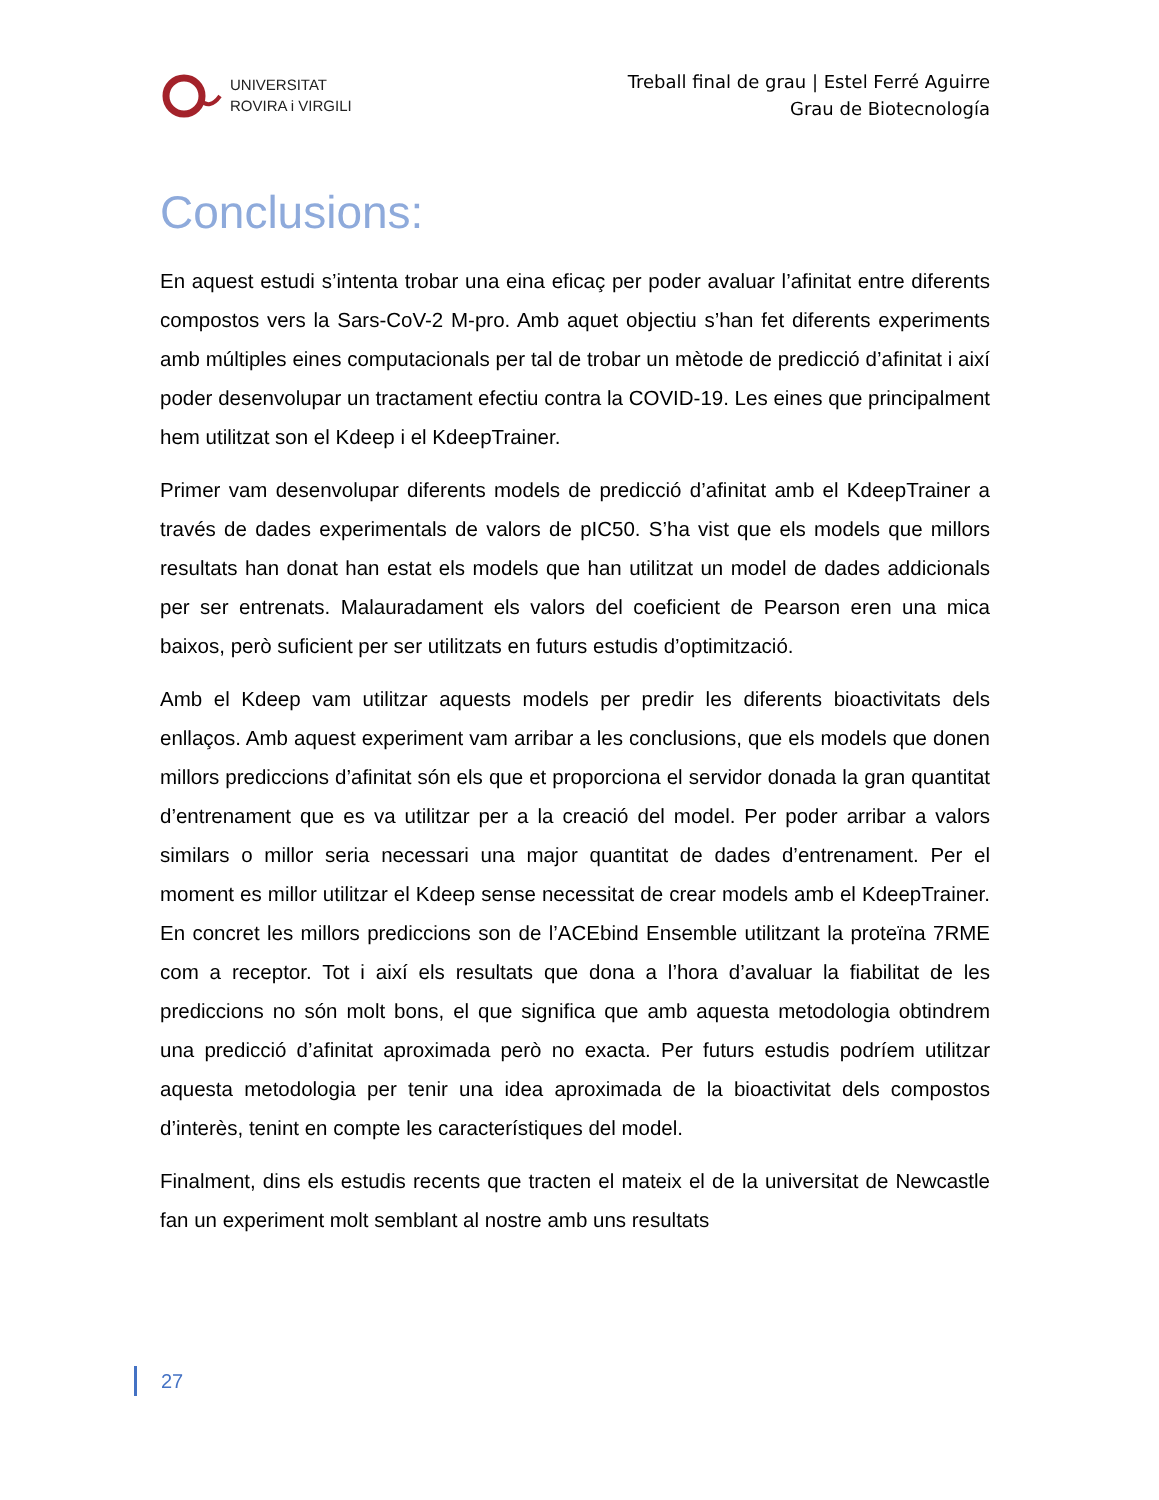UNIVERSITAT
ROVIRA i VIRGILI
Treball final de grau | Estel Ferré Aguirre
Grau de Biotecnología
Conclusions:
En aquest estudi s’intenta trobar una eina eficaç per poder avaluar l’afinitat entre diferents compostos vers la Sars-CoV-2 M-pro. Amb aquet objectiu s’han fet diferents experiments amb múltiples eines computacionals per tal de trobar un mètode de predicció d’afinitat i així poder desenvolupar un tractament efectiu contra la COVID-19. Les eines que principalment hem utilitzat son el Kdeep i el KdeepTrainer.
Primer vam desenvolupar diferents models de predicció d’afinitat amb el KdeepTrainer a través de dades experimentals de valors de pIC50. S’ha vist que els models que millors resultats han donat han estat els models que han utilitzat un model de dades addicionals per ser entrenats. Malauradament els valors del coeficient de Pearson eren una mica baixos, però suficient per ser utilitzats en futurs estudis d’optimització.
Amb el Kdeep vam utilitzar aquests models per predir les diferents bioactivitats dels enllaços. Amb aquest experiment vam arribar a les conclusions, que els models que donen millors prediccions d’afinitat són els que et proporciona el servidor donada la gran quantitat d’entrenament que es va utilitzar per a la creació del model. Per poder arribar a valors similars o millor seria necessari una major quantitat de dades d’entrenament. Per el moment es millor utilitzar el Kdeep sense necessitat de crear models amb el KdeepTrainer. En concret les millors prediccions son de l’ACEbind Ensemble utilitzant la proteïna 7RME com a receptor. Tot i així els resultats que dona a l’hora d’avaluar la fiabilitat de les prediccions no són molt bons, el que significa que amb aquesta metodologia obtindrem una predicció d’afinitat aproximada però no exacta. Per futurs estudis podríem utilitzar aquesta metodologia per tenir una idea aproximada de la bioactivitat dels compostos d’interès, tenint en compte les característiques del model.
Finalment, dins els estudis recents que tracten el mateix el de la universitat de Newcastle fan un experiment molt semblant al nostre amb uns resultats
27